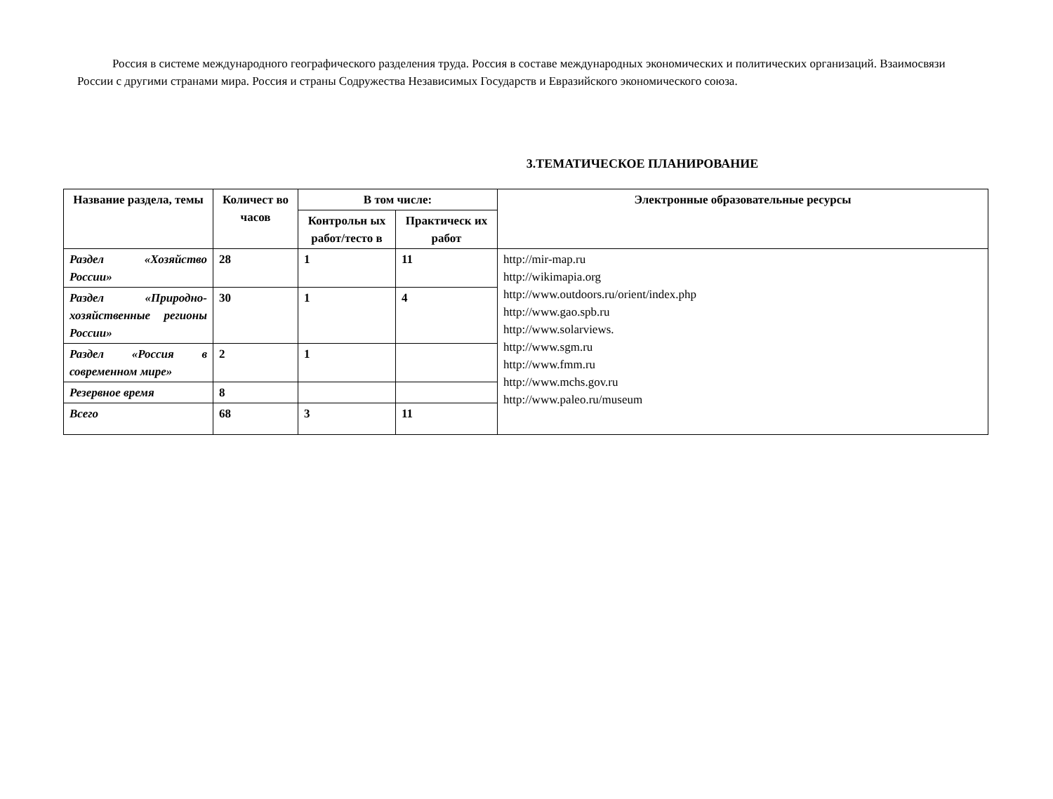Россия в системе международного географического разделения труда. Россия в составе международных экономических и политических организаций. Взаимосвязи России с другими странами мира. Россия и страны Содружества Независимых Государств и Евразийского экономического союза.
3.ТЕМАТИЧЕСКОЕ ПЛАНИРОВАНИЕ
| Название раздела, темы | Количест во часов | В том числе: | | Электронные образовательные ресурсы |
| --- | --- | --- | --- | --- |
| | | Контрольн ых работ/тесто в | Практическ их работ | |
| Раздел «Хозяйство России» | 28 | 1 | 11 | http://mir-map.ru http://wikimapia.org http://www.outdoors.ru/orient/index.php http://www.gao.spb.ru http://www.solarviews. http://www.sgm.ru http://www.fmm.ru http://www.mchs.gov.ru http://www.paleo.ru/museum |
| Раздел «Природно-хозяйственные регионы России» | 30 | 1 | 4 | |
| Раздел «Россия в современном мире» | 2 | 1 | | |
| Резервное время | 8 | | | |
| Всего | 68 | 3 | 11 | |